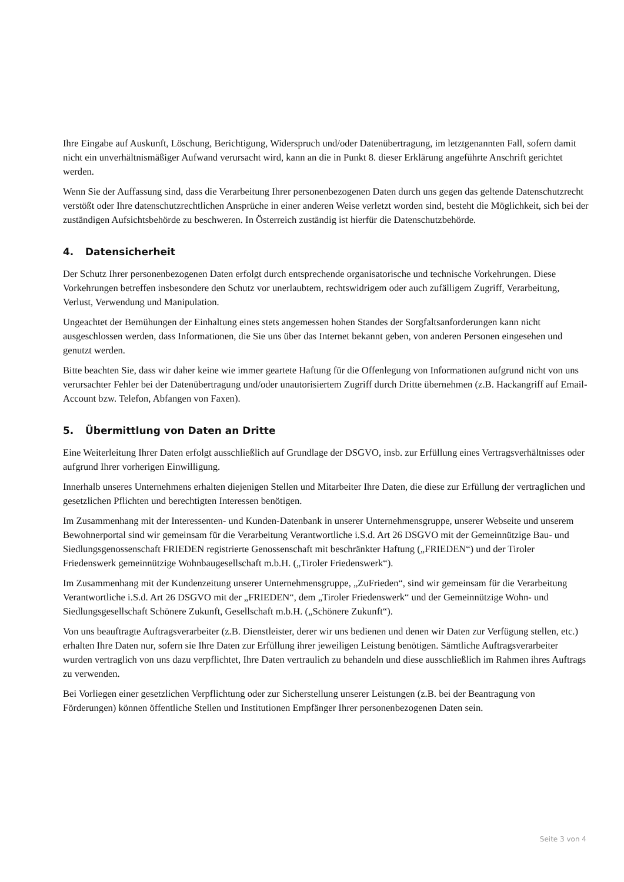Ihre Eingabe auf Auskunft, Löschung, Berichtigung, Widerspruch und/oder Datenübertragung, im letztgenannten Fall, sofern damit nicht ein unverhältnismäßiger Aufwand verursacht wird, kann an die in Punkt 8. dieser Erklärung angeführte Anschrift gerichtet werden.
Wenn Sie der Auffassung sind, dass die Verarbeitung Ihrer personenbezogenen Daten durch uns gegen das geltende Datenschutzrecht verstößt oder Ihre datenschutzrechtlichen Ansprüche in einer anderen Weise verletzt worden sind, besteht die Möglichkeit, sich bei der zuständigen Aufsichtsbehörde zu beschweren. In Österreich zuständig ist hierfür die Datenschutzbehörde.
4. Datensicherheit
Der Schutz Ihrer personenbezogenen Daten erfolgt durch entsprechende organisatorische und technische Vorkehrungen. Diese Vorkehrungen betreffen insbesondere den Schutz vor unerlaubtem, rechtswidrigem oder auch zufälligem Zugriff, Verarbeitung, Verlust, Verwendung und Manipulation.
Ungeachtet der Bemühungen der Einhaltung eines stets angemessen hohen Standes der Sorgfaltsanforderungen kann nicht ausgeschlossen werden, dass Informationen, die Sie uns über das Internet bekannt geben, von anderen Personen eingesehen und genutzt werden.
Bitte beachten Sie, dass wir daher keine wie immer geartete Haftung für die Offenlegung von Informationen aufgrund nicht von uns verursachter Fehler bei der Datenübertragung und/oder unautorisiertem Zugriff durch Dritte übernehmen (z.B. Hackangriff auf Email-Account bzw. Telefon, Abfangen von Faxen).
5. Übermittlung von Daten an Dritte
Eine Weiterleitung Ihrer Daten erfolgt ausschließlich auf Grundlage der DSGVO, insb. zur Erfüllung eines Vertragsverhältnisses oder aufgrund Ihrer vorherigen Einwilligung.
Innerhalb unseres Unternehmens erhalten diejenigen Stellen und Mitarbeiter Ihre Daten, die diese zur Erfüllung der vertraglichen und gesetzlichen Pflichten und berechtigten Interessen benötigen.
Im Zusammenhang mit der Interessenten- und Kunden-Datenbank in unserer Unternehmensgruppe, unserer Webseite und unserem Bewohnerportal sind wir gemeinsam für die Verarbeitung Verantwortliche i.S.d. Art 26 DSGVO mit der Gemeinnützige Bau- und Siedlungsgenossenschaft FRIEDEN registrierte Genossenschaft mit beschränkter Haftung („FRIEDEN“) und der Tiroler Friedenswerk gemeinnützige Wohnbaugesellschaft m.b.H. („Tiroler Friedenswerk“).
Im Zusammenhang mit der Kundenzeitung unserer Unternehmensgruppe, „ZuFrieden“, sind wir gemeinsam für die Verarbeitung Verantwortliche i.S.d. Art 26 DSGVO mit der „FRIEDEN“, dem „Tiroler Friedenswerk“ und der Gemeinnützige Wohn- und Siedlungsgesellschaft Schönere Zukunft, Gesellschaft m.b.H. („Schönere Zukunft“).
Von uns beauftragte Auftragsverarbeiter (z.B. Dienstleister, derer wir uns bedienen und denen wir Daten zur Verfügung stellen, etc.) erhalten Ihre Daten nur, sofern sie Ihre Daten zur Erfüllung ihrer jeweiligen Leistung benötigen. Sämtliche Auftragsverarbeiter wurden vertraglich von uns dazu verpflichtet, Ihre Daten vertraulich zu behandeln und diese ausschließlich im Rahmen ihres Auftrags zu verwenden.
Bei Vorliegen einer gesetzlichen Verpflichtung oder zur Sicherstellung unserer Leistungen (z.B. bei der Beantragung von Förderungen) können öffentliche Stellen und Institutionen Empfänger Ihrer personenbezogenen Daten sein.
Seite 3 von 4